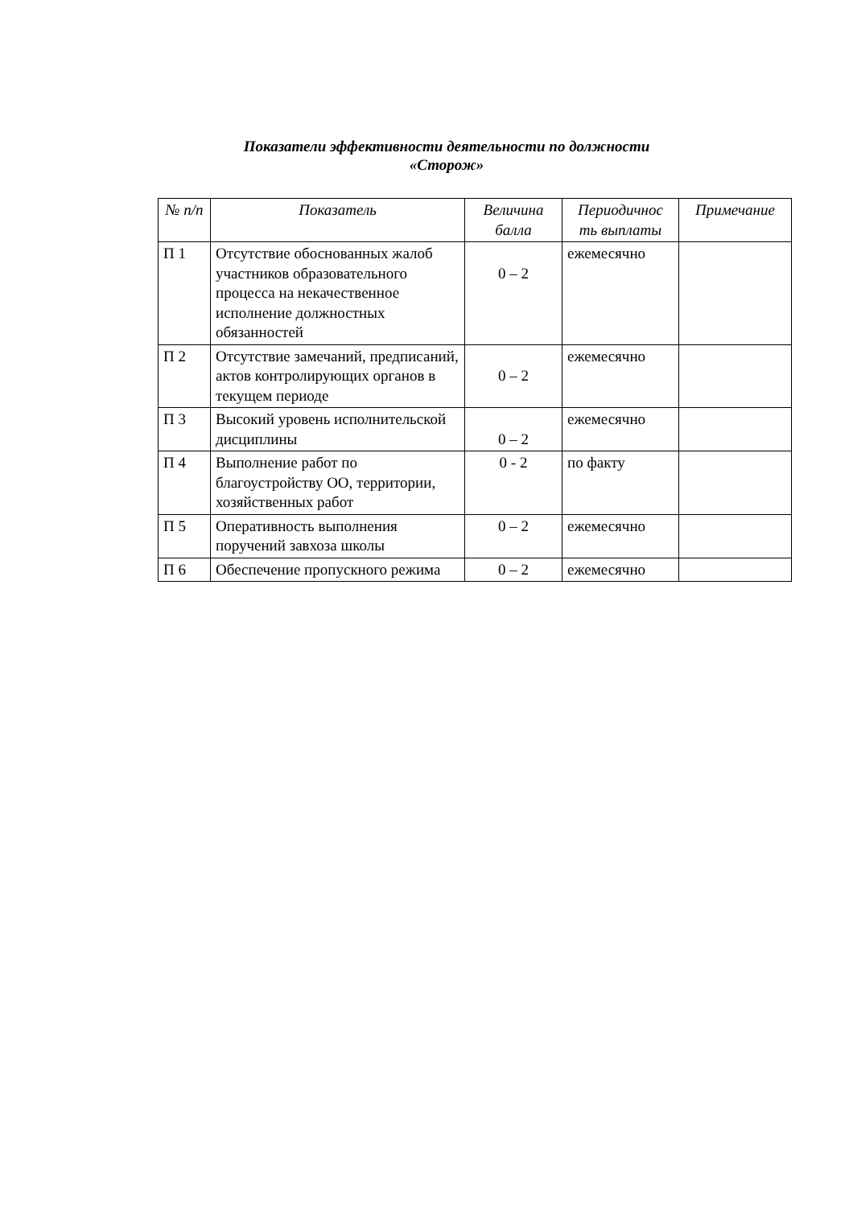Показатели эффективности деятельности по должности
«Сторож»
| № п/п | Показатель | Величина балла | Периодичнос ть выплаты | Примечание |
| --- | --- | --- | --- | --- |
| П 1 | Отсутствие обоснованных жалоб участников образовательного процесса на некачественное исполнение должностных обязанностей | 0 – 2 | ежемесячно | |
| П 2 | Отсутствие замечаний, предписаний, актов контролирующих органов в текущем периоде | 0 – 2 | ежемесячно | |
| П 3 | Высокий уровень исполнительской дисциплины | 0 – 2 | ежемесячно | |
| П 4 | Выполнение работ по благоустройству ОО, территории, хозяйственных работ | 0 - 2 | по факту | |
| П 5 | Оперативность выполнения поручений завхоза школы | 0 – 2 | ежемесячно | |
| П 6 | Обеспечение пропускного режима | 0 – 2 | ежемесячно | |